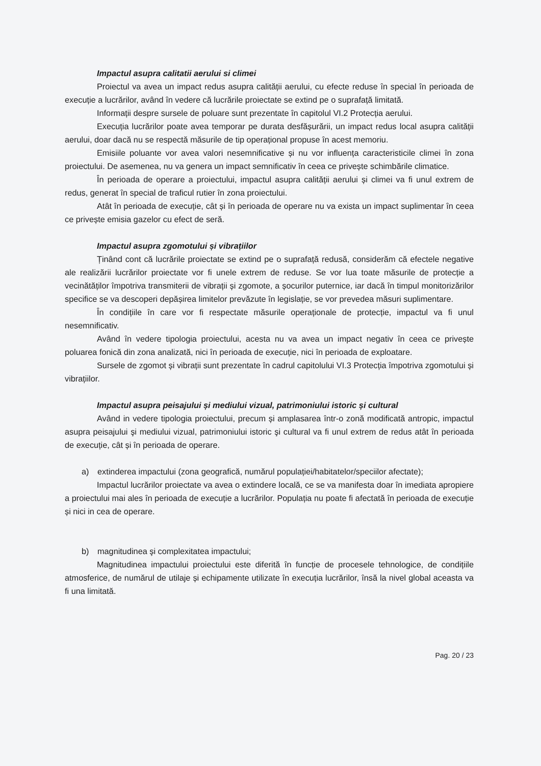Impactul asupra calitatii aerului si climei
Proiectul va avea un impact redus asupra calității aerului, cu efecte reduse în special în perioada de execuție a lucrărilor, având în vedere că lucrările proiectate se extind pe o suprafață limitată.
Informații despre sursele de poluare sunt prezentate în capitolul VI.2 Protecția aerului.
Execuția lucrărilor poate avea temporar pe durata desfășurării, un impact redus local asupra calității aerului, doar dacă nu se respectă măsurile de tip operațional propuse în acest memoriu.
Emisiile poluante vor avea valori nesemnificative și nu vor influența caracteristicile climei în zona proiectului. De asemenea, nu va genera un impact semnificativ în ceea ce privește schimbările climatice.
În perioada de operare a proiectului, impactul asupra calității aerului și climei va fi unul extrem de redus, generat în special de traficul rutier în zona proiectului.
Atât în perioada de execuție, cât și în perioada de operare nu va exista un impact suplimentar în ceea ce privește emisia gazelor cu efect de seră.
Impactul asupra zgomotului și vibrațiilor
Ținând cont că lucrările proiectate se extind pe o suprafață redusă, considerăm că efectele negative ale realizării lucrărilor proiectate vor fi unele extrem de reduse. Se vor lua toate măsurile de protecție a vecinătăților împotriva transmiterii de vibrații și zgomote, a șocurilor puternice, iar dacă în timpul monitorizărilor specifice se va descoperi depășirea limitelor prevăzute în legislație, se vor prevedea măsuri suplimentare.
În condițiile în care vor fi respectate măsurile operaționale de protecție, impactul va fi unul nesemnificativ.
Având în vedere tipologia proiectului, acesta nu va avea un impact negativ în ceea ce privește poluarea fonică din zona analizată, nici în perioada de execuție, nici în perioada de exploatare.
Sursele de zgomot și vibrații sunt prezentate în cadrul capitolului VI.3 Protecția împotriva zgomotului și vibrațiilor.
Impactul asupra peisajului și mediului vizual, patrimoniului istoric și cultural
Având in vedere tipologia proiectului, precum și amplasarea într-o zonă modificată antropic, impactul asupra peisajului şi mediului vizual, patrimoniului istoric şi cultural va fi unul extrem de redus atât în perioada de execuție, cât și în perioada de operare.
a) extinderea impactului (zona geografică, numărul populației/habitatelor/speciilor afectate);
Impactul lucrărilor proiectate va avea o extindere locală, ce se va manifesta doar în imediata apropiere a proiectului mai ales în perioada de execuție a lucrărilor. Populația nu poate fi afectată în perioada de execuție și nici in cea de operare.
b) magnitudinea şi complexitatea impactului;
Magnitudinea impactului proiectului este diferită în funcție de procesele tehnologice, de condițiile atmosferice, de numărul de utilaje și echipamente utilizate în execuția lucrărilor, însă la nivel global aceasta va fi una limitată.
Pag. 20 / 23